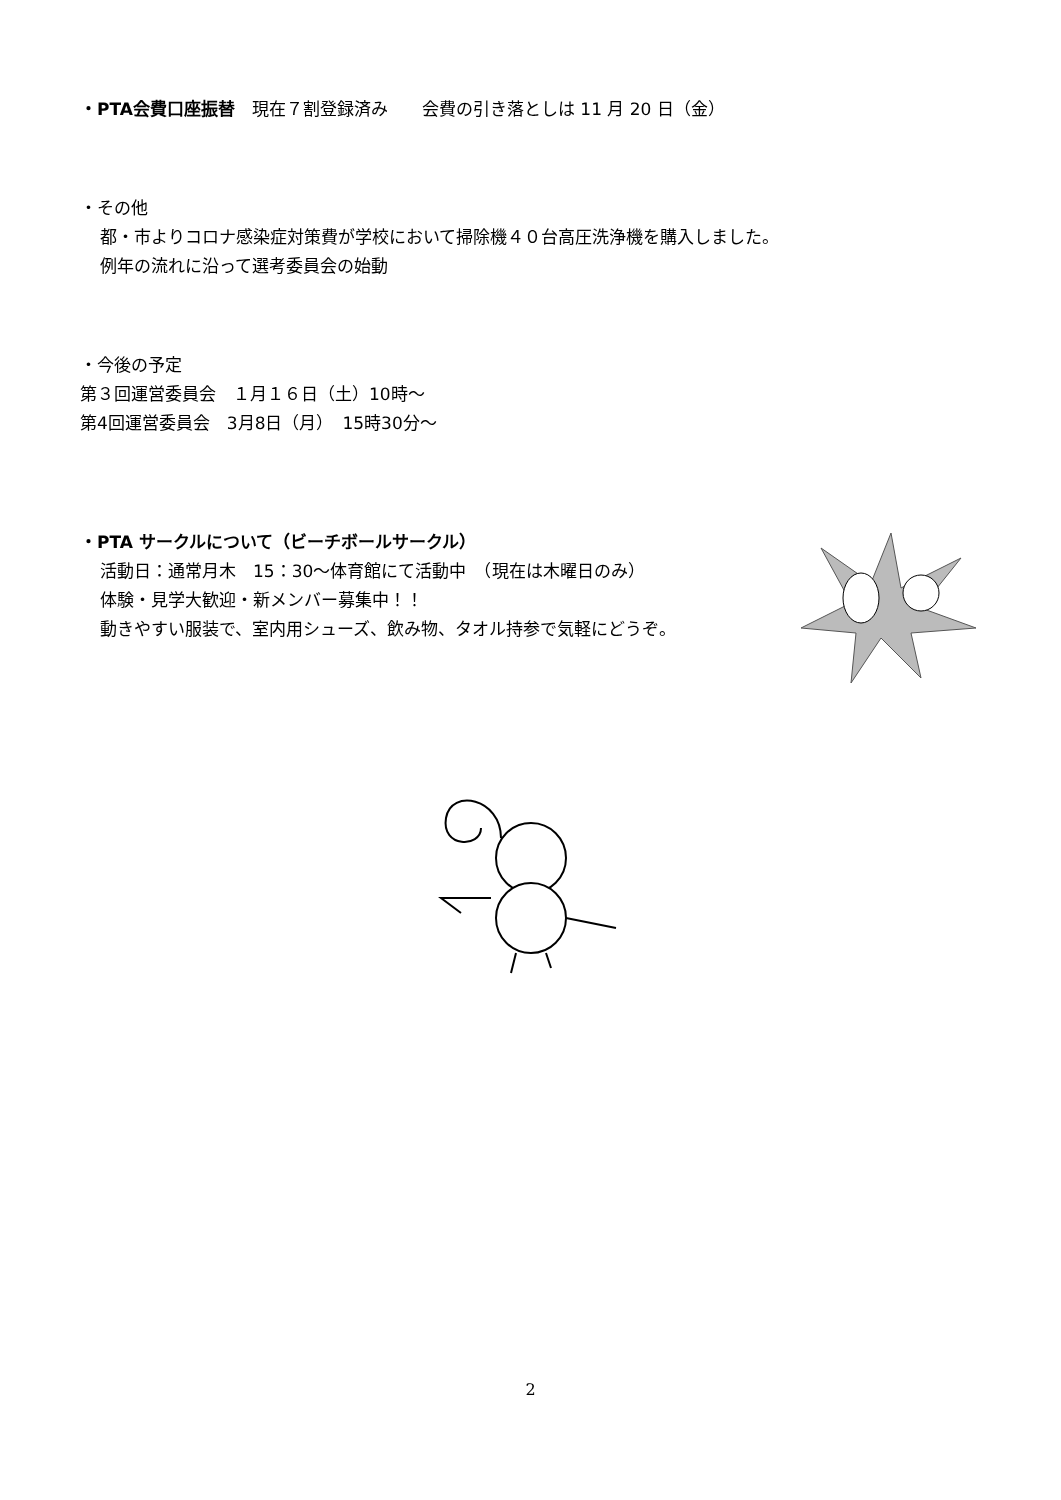・PTA会費口座振替　現在７割登録済み　　会費の引き落としは 11 月 20 日（金）
・その他
都・市よりコロナ感染症対策費が学校において掃除機４０台高圧洗浄機を購入しました。
例年の流れに沿って選考委員会の始動
・今後の予定
第３回運営委員会　１月１６日（土）10時～
第4回運営委員会　3月8日（月）　15時30分～
・PTA サークルについて（ビーチボールサークル）
活動日：通常月木　15：30～体育館にて活動中　（現在は木曜日のみ）
体験・見学大歓迎・新メンバー募集中！！
動きやすい服装で、室内用シューズ、飲み物、タオル持参で気軽にどうぞ。
2